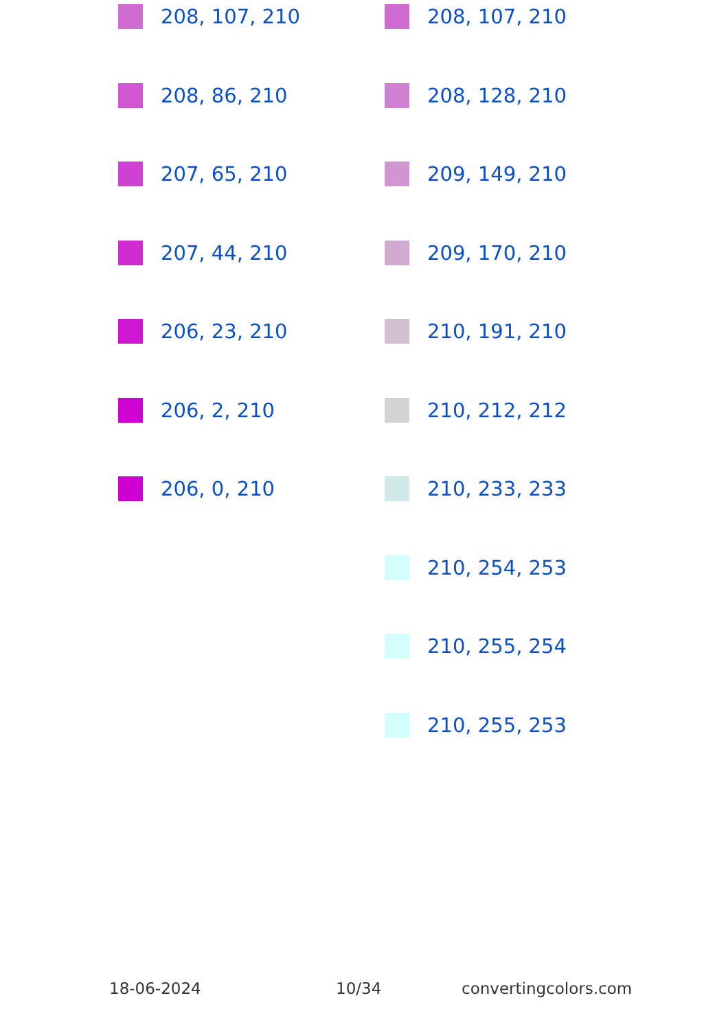208, 107, 210
208, 86, 210
207, 65, 210
207, 44, 210
206, 23, 210
206, 2, 210
206, 0, 210
208, 107, 210
208, 128, 210
209, 149, 210
209, 170, 210
210, 191, 210
210, 212, 212
210, 233, 233
210, 254, 253
210, 255, 254
210, 255, 253
18-06-2024 10/34 convertingcolors.com